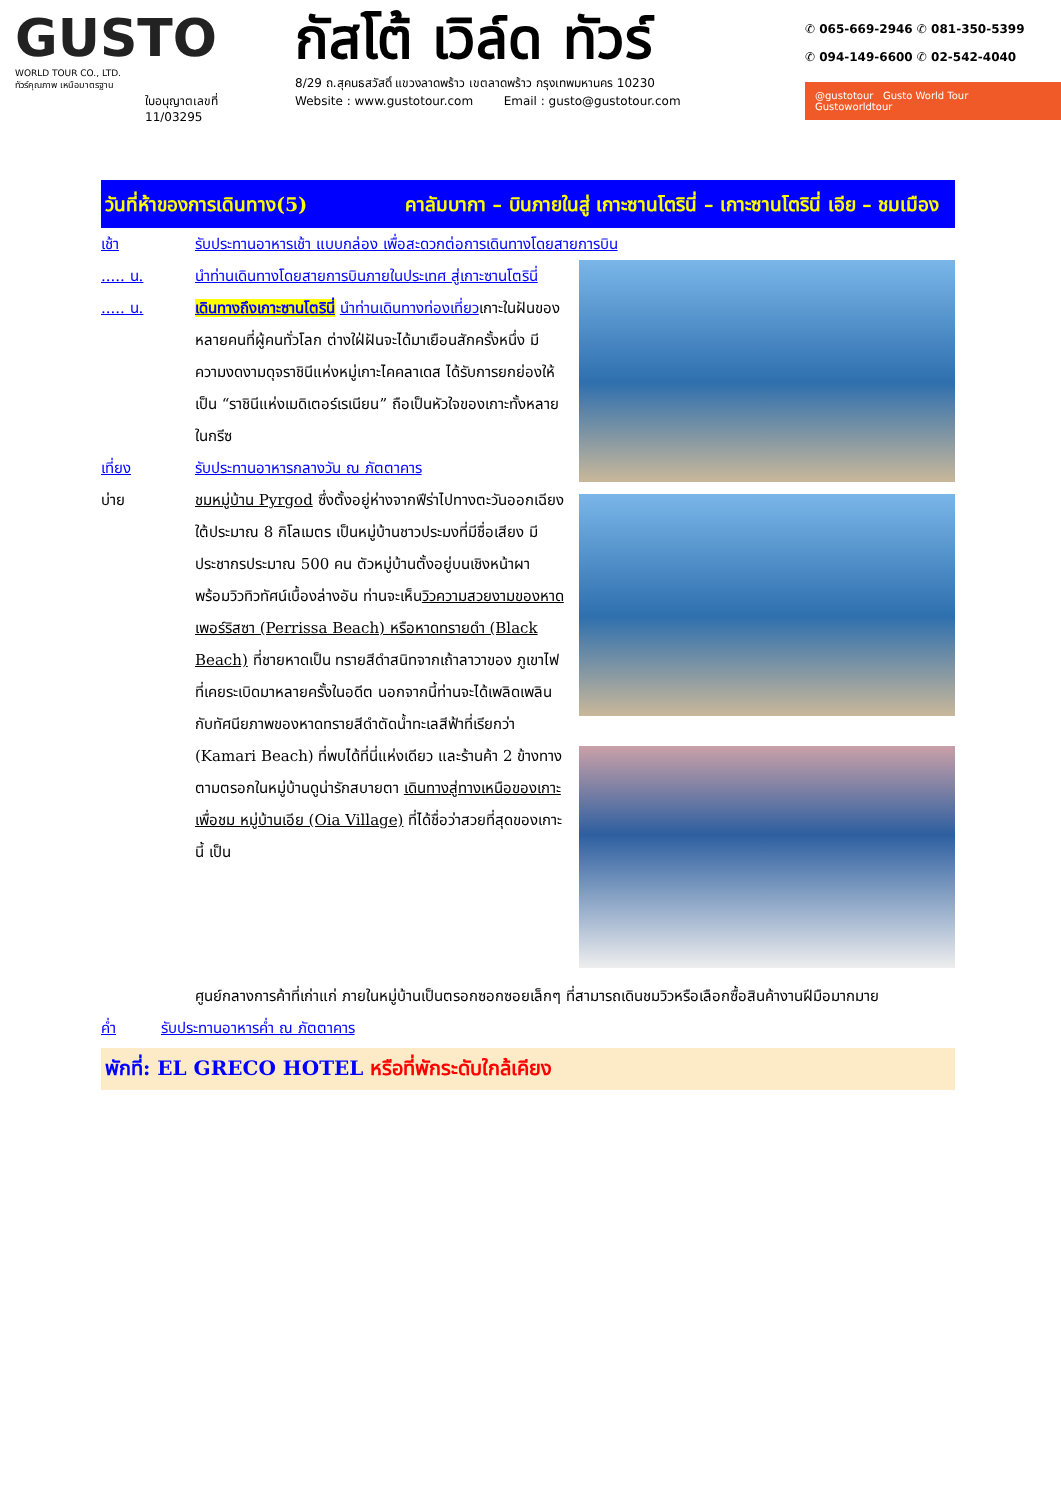GUSTO
WORLD TOUR CO., LTD.
ทัวร์คุณภาพ เหนือมาตรฐาน
ใบอนุญาตเลขที่
11/03295
กัสโต้ เวิล์ด ทัวร์
8/29 ถ.สุคนธสวัสดิ์ แขวงลาดพร้าว เขตลาดพร้าว กรุงเทพมหานคร 10230
Website : www.gustotour.com Email : gusto@gustotour.com
✆ 065-669-2946 ✆ 081-350-5399
✆ 094-149-6600 ✆ 02-542-4040
@gustotour Gusto World Tour Gustoworldtour
วันที่ห้าของการเดินทาง(5) คาลัมบากา – บินภายในสู่ เกาะซานโตรินี่ – เกาะซานโตรินี่ เอีย – ชมเมือง
เช้า รับประทานอาหารเช้า แบบกล่อง เพื่อสะดวกต่อการเดินทางโดยสายการบิน
..... น. นำท่านเดินทางโดยสายการบินภายในประเทศ สู่เกาะซานโตรินี่
..... น. เดินทางถึงเกาะซานโตรินี่ นำท่านเดินทางท่องเที่ยว เกาะในฝันของหลายคนที่ผู้คนทั่วโลก ต่างใฝ่ฝันจะได้มาเยือนสักครั้งหนึ่ง มีความงดงามดุจราชินีแห่งหมู่เกาะไคคลาเดส ได้รับการยกย่องให้เป็น “ราชินีแห่งเมดิเตอร์เรเนียน” ถือเป็นหัวใจของเกาะทั้งหลายในกรีซ
เที่ยง รับประทานอาหารกลางวัน ณ ภัตตาคาร
บ่าย ชมหมู่บ้าน Pyrgod ซึ่งตั้งอยู่ห่างจากฟีร่าไปทางตะวันออกเฉียงใต้ประมาณ 8 กิโลเมตร เป็นหมู่บ้านชาวประมงที่มีชื่อเสียง มีประชากรประมาณ 500 คน ตัวหมู่บ้านตั้งอยู่บนเชิงหน้าผา พร้อมวิวทิวทัศน์เบื้องล่างอัน ท่านจะเห็นวิวความสวยงามของหาดเพอร์ริสซา (Perrissa Beach) หรือหาดทรายดำ (Black Beach) ที่ชายหาดเป็น ทรายสีดำสนิทจากเถ้าลาวาของ ภูเขาไฟที่เคยระเบิดมาหลายครั้งในอดีต นอกจากนี้ท่านจะได้เพลิดเพลินกับทัศนียภาพของหาดทรายสีดำตัดน้ำทะเลสีฟ้าที่เรียกว่า (Kamari Beach) ที่พบได้ที่นี่แห่งเดียว และร้านค้า 2 ข้างทางตามตรอกในหมู่บ้านดูน่ารักสบายตา เดินทางสู่ทางเหนือของเกาะเพื่อชม หมู่บ้านเอีย (Oia Village) ที่ได้ชื่อว่าสวยที่สุดของเกาะนี้ เป็น
ศูนย์กลางการค้าที่เก่าแก่ ภายในหมู่บ้านเป็นตรอกซอกซอยเล็กๆ ที่สามารถเดินชมวิวหรือเลือกซื้อสินค้างานฝีมือมากมาย
ค่ำ รับประทานอาหารค่ำ ณ ภัตตาคาร
พักที่: EL GRECO HOTEL หรือที่พักระดับใกล้เคียง